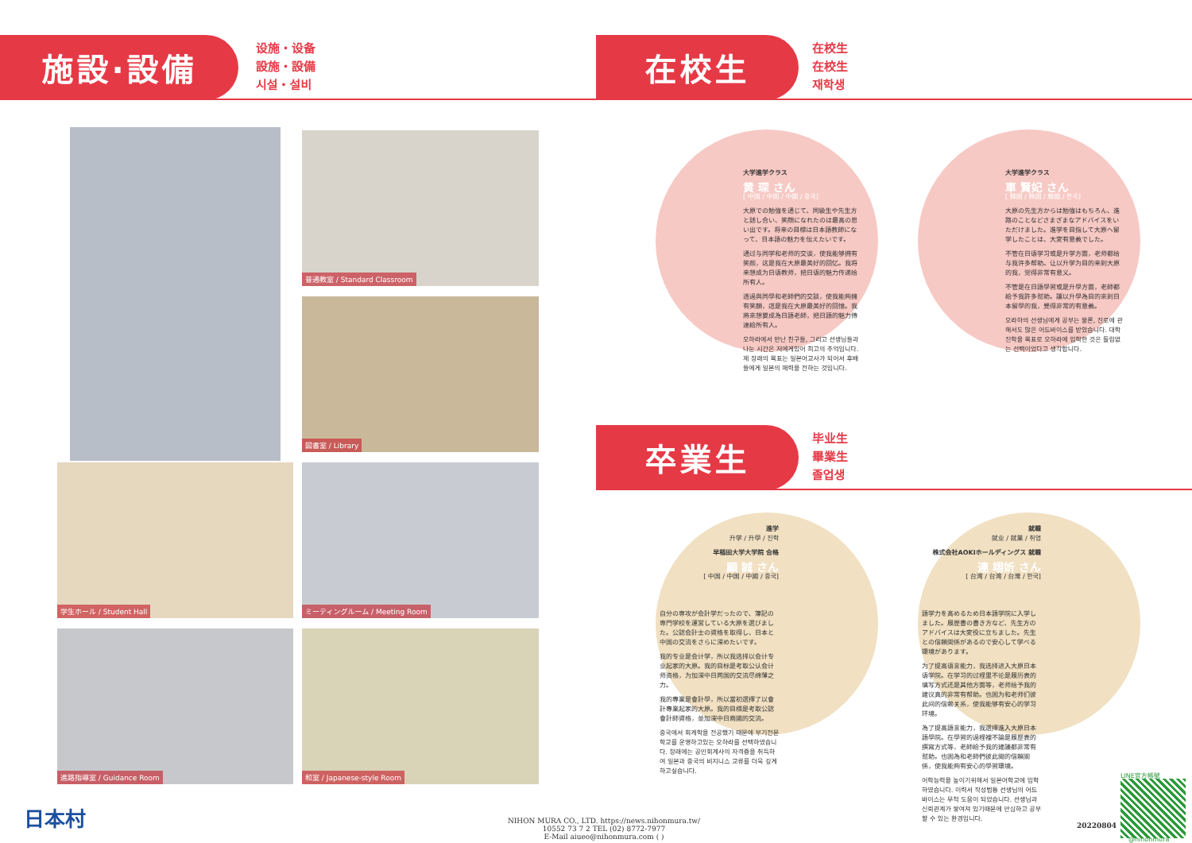施設·設備
设施・设备
設施・設備
시설・설비
在校生
在校生
在校生
재학생
普通教室 / Standard Classroom
図書室 / Library
学生ホール / Student Hall ミーティングルーム / Meeting Room
進路指導室 / Guidance Room 和室 / Japanese-style Room
大学進学クラス
黄 琛 さん
[ 中国 / 中国 / 中國 / 중국]
大原での勉強を通じて、同級生や先生方と話し合い、笑顔になれたのは最高の思い出です。将来の目標は日本語教師になって、日本語の魅力を伝えたいです。
通过与同学和老师的交谈，使我能够拥有笑颜，这是我在大原最美好的回忆。我将来想成为日语教师，把日语的魅力传递给所有人。
透過與同學和老師們的交談，使我能夠擁有笑顏，這是我在大原最美好的回憶。我將來想要成為日語老師，把日語的魅力傳達給所有人。
오하라에서 만난 친구들, 그리고 선생님들과 나눈 시간은 저에게있어 최고의 추억입니다. 제 장래의 목표는 일본어교사가 되어서 후배들에게 일본의 매력을 전하는 것입니다.
大学進学クラス
車 賢妃 さん
[ 韓国 / 韩国 / 韓國 / 한국]
大原の先生方からは勉強はもちろん、進路のことなどさまざまなアドバイスをいただけました。進学を目指して大原へ留学したことは、大変有意義でした。
不管在日语学习或是升学方面，老师都给与我许多帮助。让以升学为目的来到大原的我，觉得非常有意义。
不管是在日語學習或是升學方面，老師都給予我許多幫助。讓以升學為目的來到日本留學的我，覺得非常的有意義。
오라하의 선생님에게 공부는 물론, 진로에 관해서도 많은 어드바이스를 받았습니다. 대학진학을 목표로 오하라에 입학한 것은 틀림없는 선택이었다고 생각합니다.
卒業生
毕业生
畢業生
졸업생
進学
升学 / 升學 / 진학
早稲田大学大学院 合格
顧 誠 さん
[ 中国 / 中国 / 中國 / 중국]
自分の専攻が会計学だったので、簿記の専門学校を運営している大原を選びました。公認会計士の資格を取得し、日本と中国の交流をさらに深めたいです。
我的专业是会计学，所以我选择以会计专业起家的大原。我的目标是考取公认会计师资格，为加深中日两国的交流尽绵薄之力。
我的專業是會計學，所以當初選擇了以會計專業起家的大原。我的目標是考取公認會計師資格，並加深中日兩國的交流。
중국에서 회계학을 전공했기 때문에 부기전문학교를 운영하고있는 오하라를 선택하였습니다. 장래에는 공인회계사의 자격증을 취득하여 일본과 중국의 비지니스 교류를 더욱 깊게 하고싶습니다.
就職
就业 / 就業 / 취업
株式会社AOKIホールディングス 就職
連 翊妡 さん
[ 台湾 / 台湾 / 台灣 / 한국]
語学力を高めるため日本語学院に入学しました。履歴書の書き方など、先生方のアドバイスは大変役に立ちました。先生との信頼関係があるので安心して学べる環境があります。
为了提高语言能力，我选择进入大原日本语学院。在学习的过程里不论是履历表的填写方式还是其他方面等，老师给予我的建议真的非常有帮助。也因为和老师们彼此间的信赖关系，使我能够有安心的学习环境。
為了提高語言能力，我選擇進入大原日本語學院。在學習的過程裡不論是履歷表的撰寫方式等，老師給予我的建議都非常有幫助。也因為和老師們彼此間的信賴關係，使我能夠有安心的學習環境。
어학능력을 높이기위해서 일본어학교에 입학하였습니다. 이력서 작성법등 선생님의 어드바이스는 무척 도움이 되었습니다. 선생님과 신뢰관계가 쌓여져 있기때문에 안심하고 공부할 수 있는 환경입니다.
日本村
NIHON MURA CO., LTD. https://news.nihonmura.tw/
10552 73 7 2 TEL (02) 8772-7977
E-Mail aiueo@nihonmura.com ( )
20220804
LINE官方帳號
@nihonmura